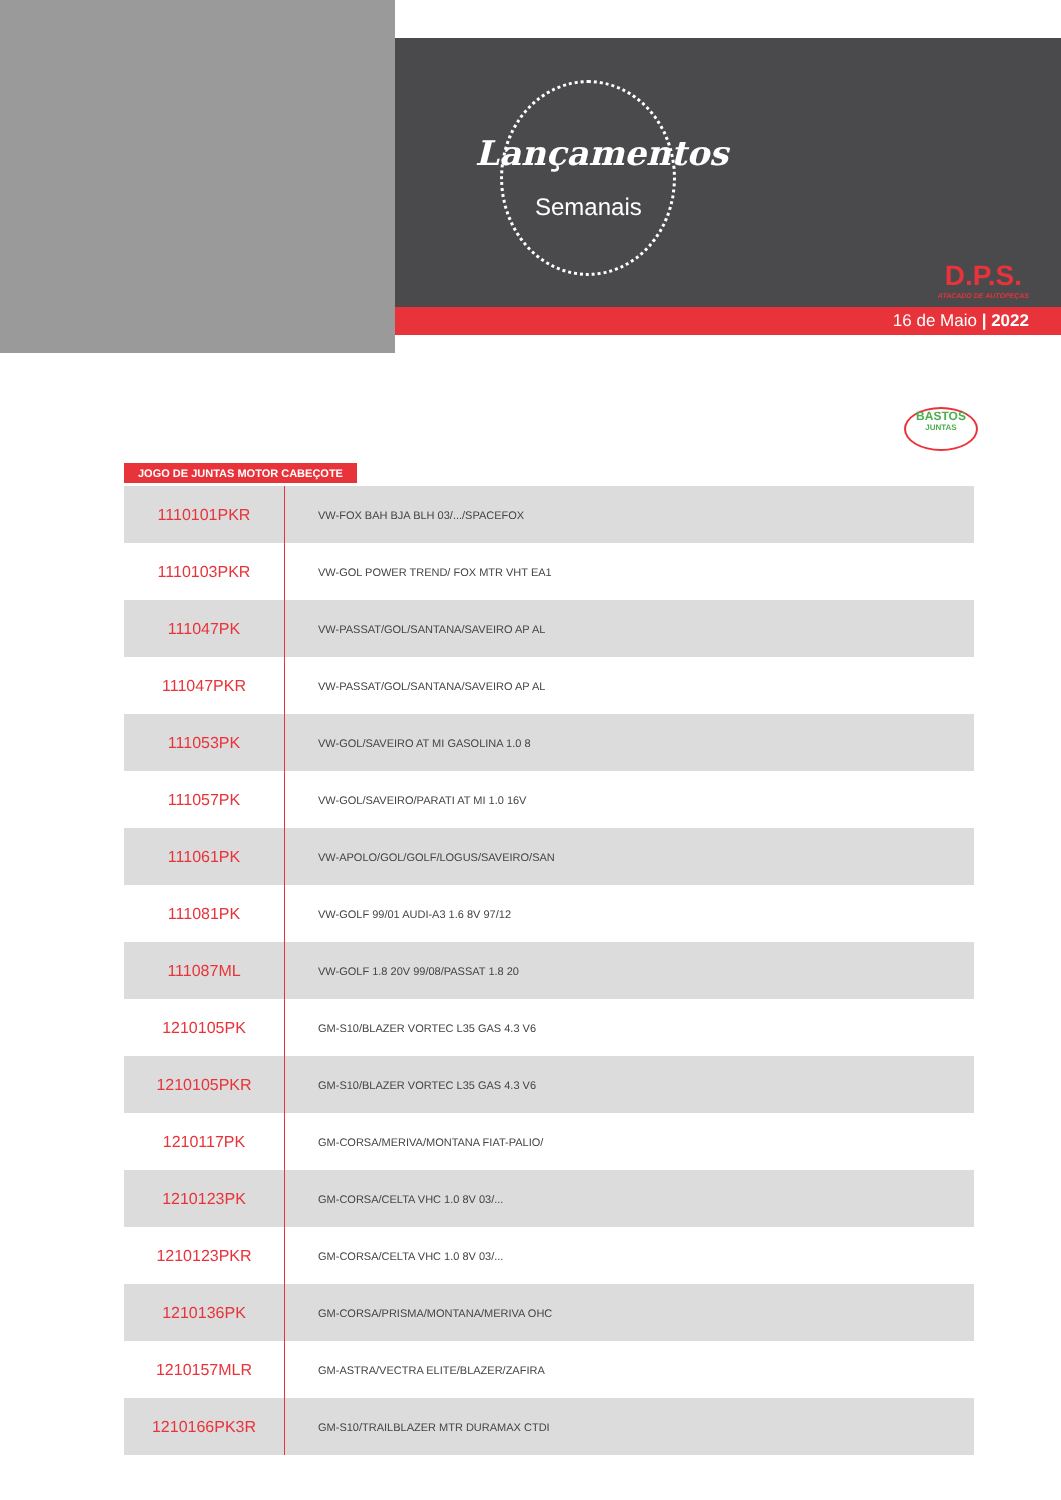Lançamentos
Semanais
D.P.S.
ATACADO DE AUTOPEÇAS
16 de Maio | 2022
BASTOS
JUNTAS
JOGO DE JUNTAS MOTOR CABEÇOTE
| 1110101PKR | VW-FOX BAH BJA BLH 03/.../SPACEFOX |
| 1110103PKR | VW-GOL POWER TREND/ FOX MTR VHT EA1 |
| 111047PK | VW-PASSAT/GOL/SANTANA/SAVEIRO AP AL |
| 111047PKR | VW-PASSAT/GOL/SANTANA/SAVEIRO AP AL |
| 111053PK | VW-GOL/SAVEIRO AT MI GASOLINA 1.0 8 |
| 111057PK | VW-GOL/SAVEIRO/PARATI AT MI 1.0 16V |
| 111061PK | VW-APOLO/GOL/GOLF/LOGUS/SAVEIRO/SAN |
| 111081PK | VW-GOLF 99/01 AUDI-A3 1.6 8V 97/12 |
| 111087ML | VW-GOLF 1.8 20V 99/08/PASSAT 1.8 20 |
| 1210105PK | GM-S10/BLAZER VORTEC L35 GAS 4.3 V6 |
| 1210105PKR | GM-S10/BLAZER VORTEC L35 GAS 4.3 V6 |
| 1210117PK | GM-CORSA/MERIVA/MONTANA FIAT-PALIO/ |
| 1210123PK | GM-CORSA/CELTA VHC 1.0 8V 03/... |
| 1210123PKR | GM-CORSA/CELTA VHC 1.0 8V 03/... |
| 1210136PK | GM-CORSA/PRISMA/MONTANA/MERIVA OHC |
| 1210157MLR | GM-ASTRA/VECTRA ELITE/BLAZER/ZAFIRA |
| 1210166PK3R | GM-S10/TRAILBLAZER MTR DURAMAX CTDI |